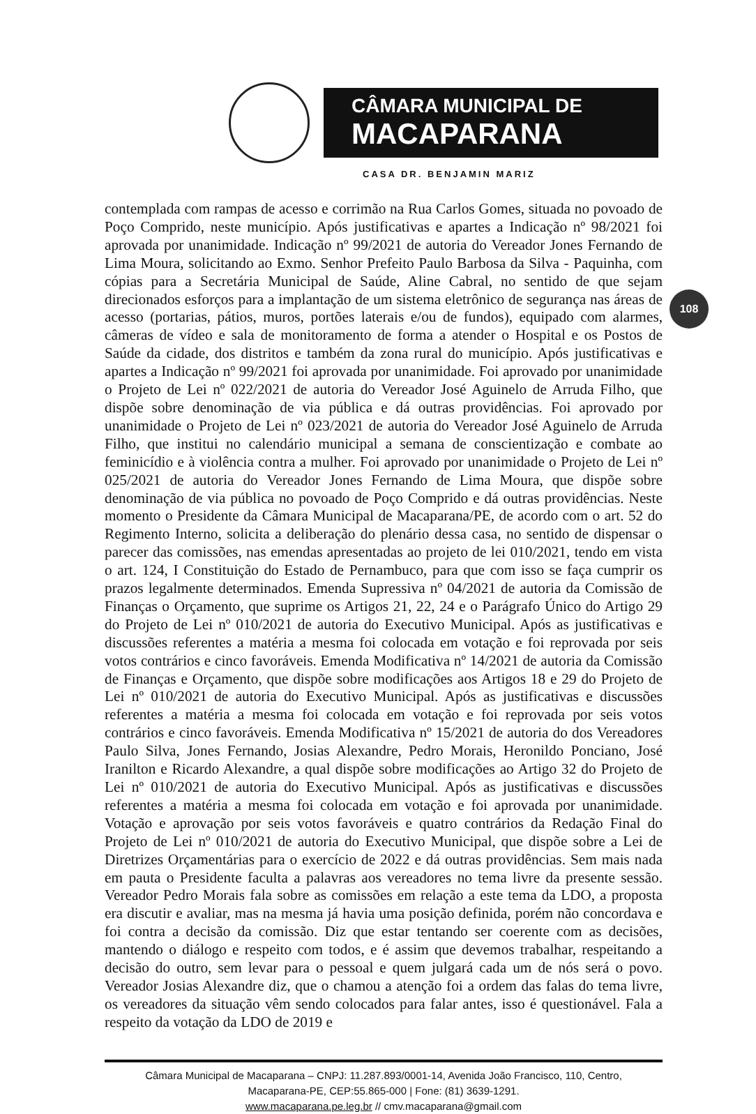CÂMARA MUNICIPAL DE
MACAPARANA
CASA DR. BENJAMIN MARIZ
108
contemplada com rampas de acesso e corrimão na Rua Carlos Gomes, situada no povoado de Poço Comprido, neste município. Após justificativas e apartes a Indicação nº 98/2021 foi aprovada por unanimidade. Indicação nº 99/2021 de autoria do Vereador Jones Fernando de Lima Moura, solicitando ao Exmo. Senhor Prefeito Paulo Barbosa da Silva - Paquinha, com cópias para a Secretária Municipal de Saúde, Aline Cabral, no sentido de que sejam direcionados esforços para a implantação de um sistema eletrônico de segurança nas áreas de acesso (portarias, pátios, muros, portões laterais e/ou de fundos), equipado com alarmes, câmeras de vídeo e sala de monitoramento de forma a atender o Hospital e os Postos de Saúde da cidade, dos distritos e também da zona rural do município. Após justificativas e apartes a Indicação nº 99/2021 foi aprovada por unanimidade. Foi aprovado por unanimidade o Projeto de Lei nº 022/2021 de autoria do Vereador José Aguinelo de Arruda Filho, que dispõe sobre denominação de via pública e dá outras providências. Foi aprovado por unanimidade o Projeto de Lei nº 023/2021 de autoria do Vereador José Aguinelo de Arruda Filho, que institui no calendário municipal a semana de conscientização e combate ao feminicídio e à violência contra a mulher. Foi aprovado por unanimidade o Projeto de Lei nº 025/2021 de autoria do Vereador Jones Fernando de Lima Moura, que dispõe sobre denominação de via pública no povoado de Poço Comprido e dá outras providências. Neste momento o Presidente da Câmara Municipal de Macaparana/PE, de acordo com o art. 52 do Regimento Interno, solicita a deliberação do plenário dessa casa, no sentido de dispensar o parecer das comissões, nas emendas apresentadas ao projeto de lei 010/2021, tendo em vista o art. 124, I Constituição do Estado de Pernambuco, para que com isso se faça cumprir os prazos legalmente determinados. Emenda Supressiva nº 04/2021 de autoria da Comissão de Finanças o Orçamento, que suprime os Artigos 21, 22, 24 e o Parágrafo Único do Artigo 29 do Projeto de Lei nº 010/2021 de autoria do Executivo Municipal. Após as justificativas e discussões referentes a matéria a mesma foi colocada em votação e foi reprovada por seis votos contrários e cinco favoráveis. Emenda Modificativa nº 14/2021 de autoria da Comissão de Finanças e Orçamento, que dispõe sobre modificações aos Artigos 18 e 29 do Projeto de Lei nº 010/2021 de autoria do Executivo Municipal. Após as justificativas e discussões referentes a matéria a mesma foi colocada em votação e foi reprovada por seis votos contrários e cinco favoráveis. Emenda Modificativa nº 15/2021 de autoria do dos Vereadores Paulo Silva, Jones Fernando, Josias Alexandre, Pedro Morais, Heronildo Ponciano, José Iranilton e Ricardo Alexandre, a qual dispõe sobre modificações ao Artigo 32 do Projeto de Lei nº 010/2021 de autoria do Executivo Municipal. Após as justificativas e discussões referentes a matéria a mesma foi colocada em votação e foi aprovada por unanimidade. Votação e aprovação por seis votos favoráveis e quatro contrários da Redação Final do Projeto de Lei nº 010/2021 de autoria do Executivo Municipal, que dispõe sobre a Lei de Diretrizes Orçamentárias para o exercício de 2022 e dá outras providências. Sem mais nada em pauta o Presidente faculta a palavras aos vereadores no tema livre da presente sessão. Vereador Pedro Morais fala sobre as comissões em relação a este tema da LDO, a proposta era discutir e avaliar, mas na mesma já havia uma posição definida, porém não concordava e foi contra a decisão da comissão. Diz que estar tentando ser coerente com as decisões, mantendo o diálogo e respeito com todos, e é assim que devemos trabalhar, respeitando a decisão do outro, sem levar para o pessoal e quem julgará cada um de nós será o povo. Vereador Josias Alexandre diz, que o chamou a atenção foi a ordem das falas do tema livre, os vereadores da situação vêm sendo colocados para falar antes, isso é questionável. Fala a respeito da votação da LDO de 2019 e
Câmara Municipal de Macaparana – CNPJ: 11.287.893/0001-14, Avenida João Francisco, 110, Centro,
Macaparana-PE, CEP:55.865-000 | Fone: (81) 3639-1291.
www.macaparana.pe.leg.br // cmv.macaparana@gmail.com